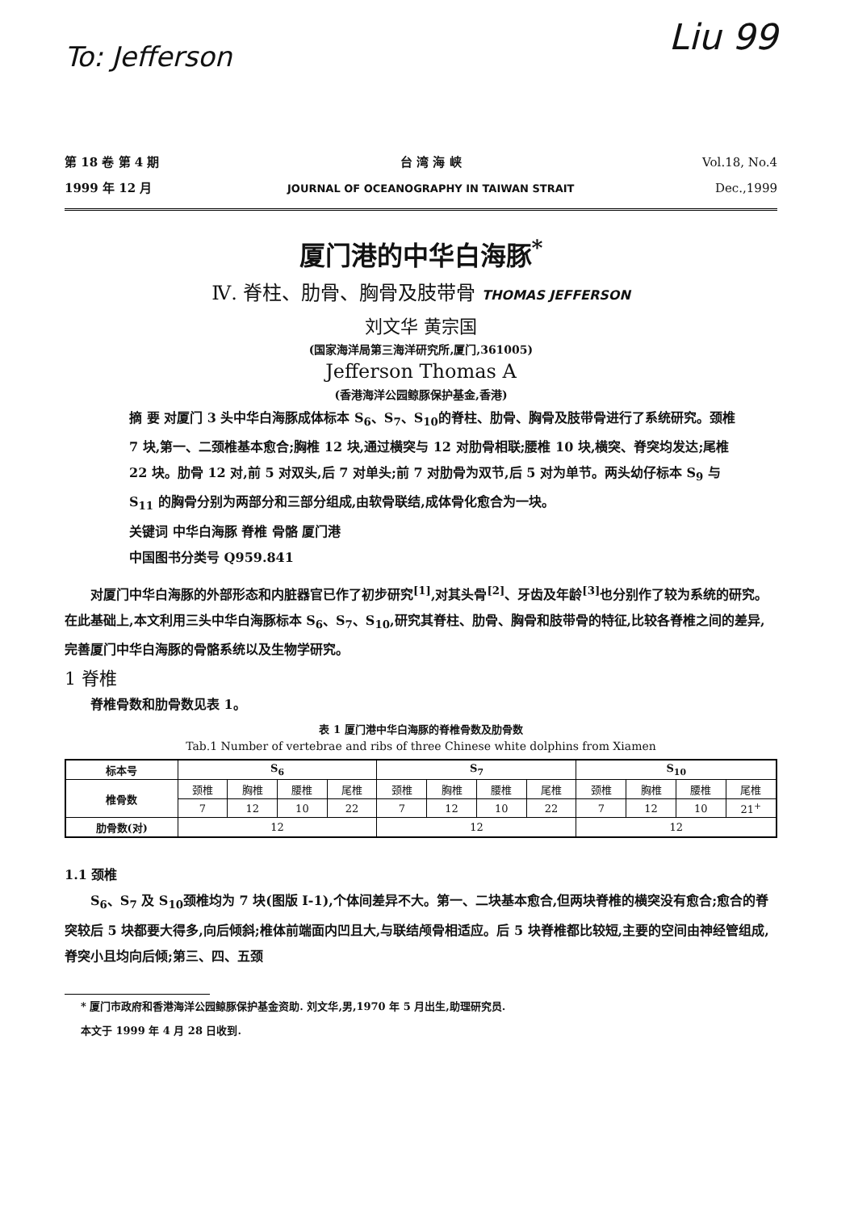To: Jefferson
Liu 99
第 18 卷 第 4 期
1999 年 12 月
台 湾 海 峡
JOURNAL OF OCEANOGRAPHY IN TAIWAN STRAIT
Vol.18, No.4
Dec.,1999
厦门港的中华白海豚<sup>*</sup>
Ⅳ. 脊柱、肋骨、胸骨及肢带骨 THOMAS JEFFERSON
刘文华 黄宗国
(国家海洋局第三海洋研究所,厦门,361005)
Jefferson Thomas A
(香港海洋公园鲸豚保护基金,香港)
摘 要 对厦门 3 头中华白海豚成体标本 S<sub>6</sub>、S<sub>7</sub>、S<sub>10</sub>的脊柱、肋骨、胸骨及肢带骨进行了系统研究。颈椎 7 块,第一、二颈椎基本愈合;胸椎 12 块,通过横突与 12 对肋骨相联;腰椎 10 块,横突、脊突均发达;尾椎 22 块。肋骨 12 对,前 5 对双头,后 7 对单头;前 7 对肋骨为双节,后 5 对为单节。两头幼仔标本 S<sub>9</sub> 与 S<sub>11</sub> 的胸骨分别为两部分和三部分组成,由软骨联结,成体骨化愈合为一块。
关键词 中华白海豚 脊椎 骨骼 厦门港
中国图书分类号 Q959.841
对厦门中华白海豚的外部形态和内脏器官已作了初步研究<sup>[1]</sup>,对其头骨<sup>[2]</sup>、牙齿及年龄<sup>[3]</sup>也分别作了较为系统的研究。在此基础上,本文利用三头中华白海豚标本 S<sub>6</sub>、S<sub>7</sub>、S<sub>10</sub>,研究其脊柱、肋骨、胸骨和肢带骨的特征,比较各脊椎之间的差异,完善厦门中华白海豚的骨骼系统以及生物学研究。
1 脊椎
脊椎骨数和肋骨数见表 1。
表 1 厦门港中华白海豚的脊椎骨数及肋骨数
Tab.1 Number of vertebrae and ribs of three Chinese white dolphins from Xiamen
| 标本号 | S<sub>6</sub> | | | | S<sub>7</sub> | | | | S<sub>10</sub> | | | |
| --- | --- | --- | --- | --- | --- | --- | --- | --- | --- | --- | --- | --- |
| 椎骨数 | 颈椎 | 胸椎 | 腰椎 | 尾椎 | 颈椎 | 胸椎 | 腰椎 | 尾椎 | 颈椎 | 胸椎 | 腰椎 | 尾椎 |
| | 7 | 12 | 10 | 22 | 7 | 12 | 10 | 22 | 7 | 12 | 10 | 21<sup>+</sup> |
| 肋骨数(对) | 12 | | | | 12 | | | | 12 | | | |
1.1 颈椎
S<sub>6</sub>、S<sub>7</sub> 及 S<sub>10</sub>颈椎均为 7 块(图版 Ⅰ-1),个体间差异不大。第一、二块基本愈合,但两块脊椎的横突没有愈合;愈合的脊突较后 5 块都要大得多,向后倾斜;椎体前端面内凹且大,与联结颅骨相适应。后 5 块脊椎都比较短,主要的空间由神经管组成,脊突小且均向后倾;第三、四、五颈
* 厦门市政府和香港海洋公园鲸豚保护基金资助. 刘文华,男,1970 年 5 月出生,助理研究员.
本文于 1999 年 4 月 28 日收到.